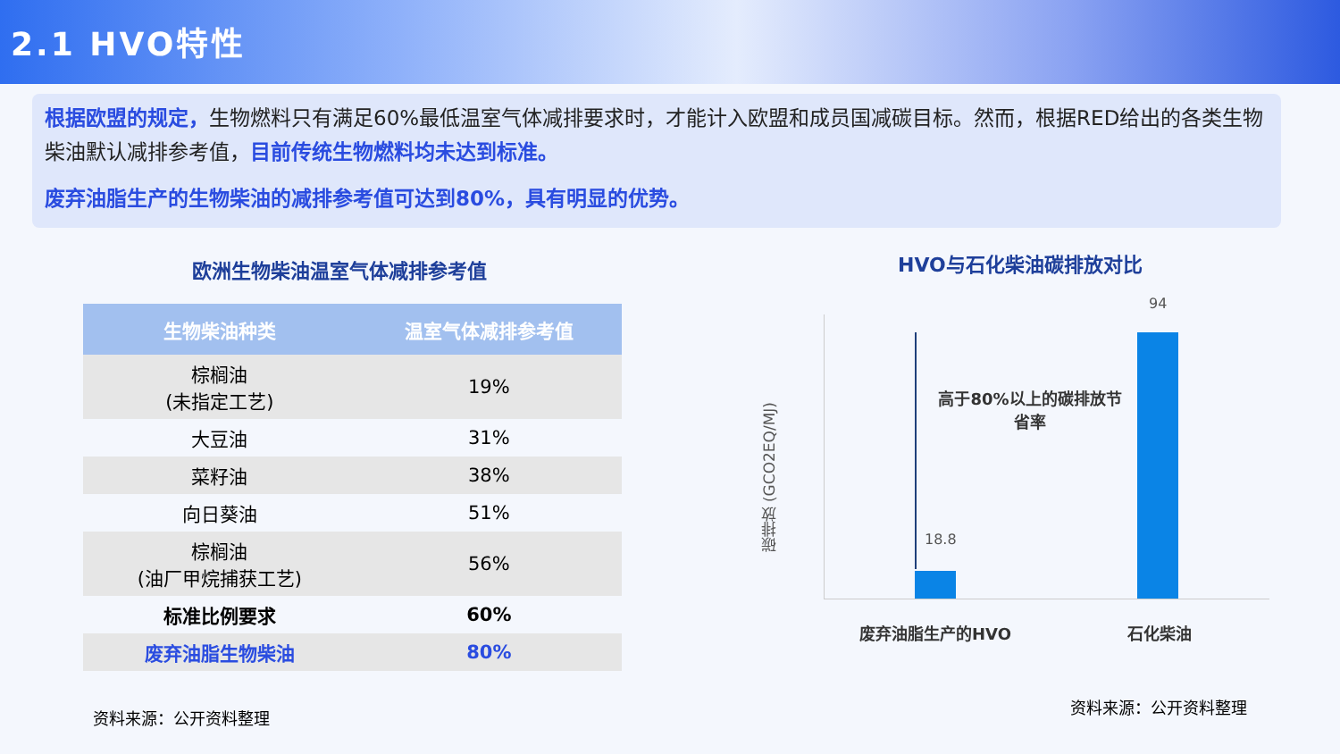2.1 HVO特性
根据欧盟的规定，生物燃料只有满足60%最低温室气体减排要求时，才能计入欧盟和成员国减碳目标。然而，根据RED给出的各类生物柴油默认减排参考值，目前传统生物燃料均未达到标准。
废弃油脂生产的生物柴油的减排参考值可达到80%，具有明显的优势。
欧洲生物柴油温室气体减排参考值
| 生物柴油种类 | 温室气体减排参考值 |
| --- | --- |
| 棕榈油 (未指定工艺) | 19% |
| 大豆油 | 31% |
| 菜籽油 | 38% |
| 向日葵油 | 51% |
| 棕榈油 (油厂甲烷捕获工艺) | 56% |
| 标准比例要求 | 60% |
| 废弃油脂生物柴油 | 80% |
资料来源：公开资料整理
HVO与石化柴油碳排放对比
碳排放 (GCO2EQ/MJ)
高于80%以上的碳排放节省率
18.8
94
废弃油脂生产的HVO 石化柴油
资料来源：公开资料整理